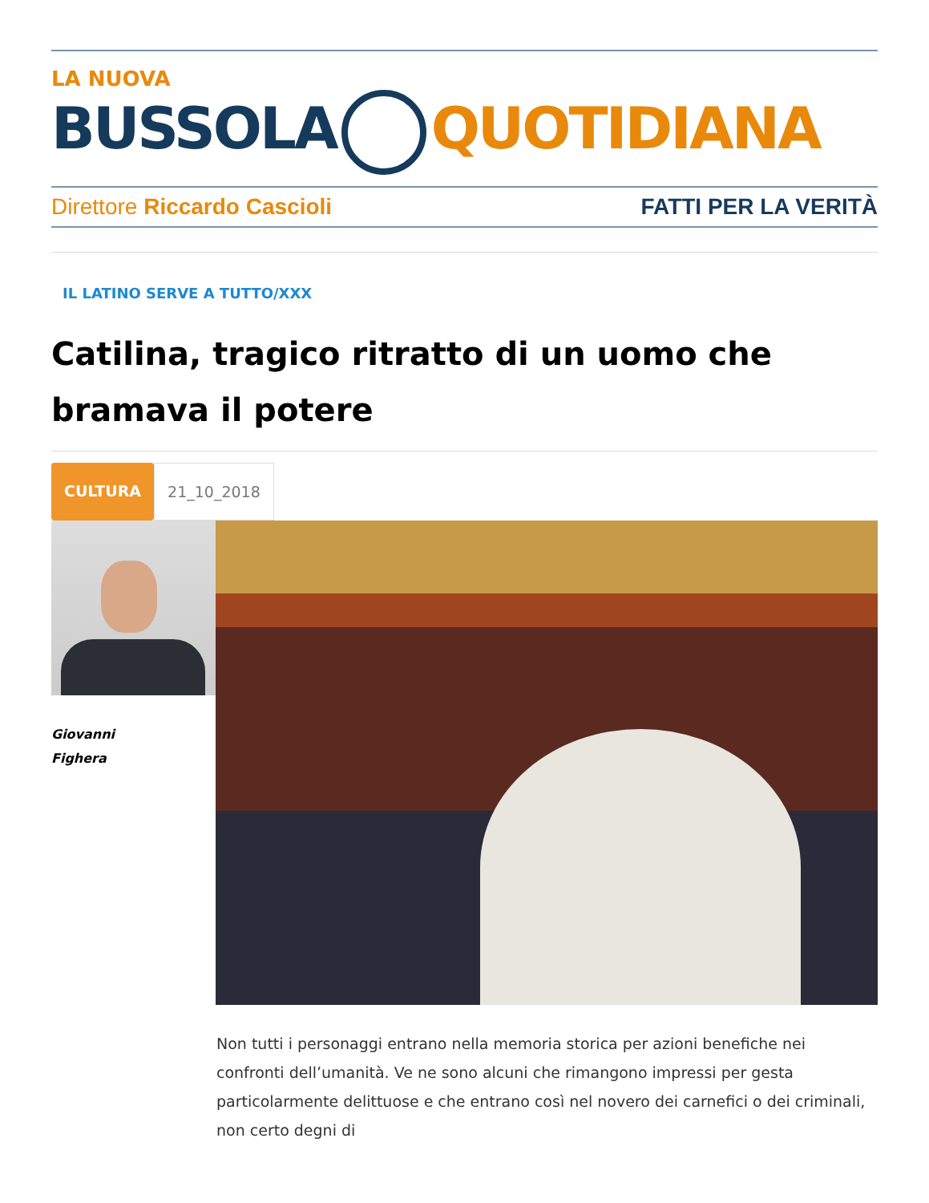LA NUOVA
BUSSOLA QUOTIDIANA
Direttore Riccardo Cascioli FATTI PER LA VERITÀ
IL LATINO SERVE A TUTTO/XXX
Catilina, tragico ritratto di un uomo che bramava il potere
CULTURA 21_10_2018
Giovanni
Fighera
Non tutti i personaggi entrano nella memoria storica per azioni benefiche nei confronti dell’umanità. Ve ne sono alcuni che rimangono impressi per gesta particolarmente delittuose e che entrano così nel novero dei carnefici o dei criminali, non certo degni di